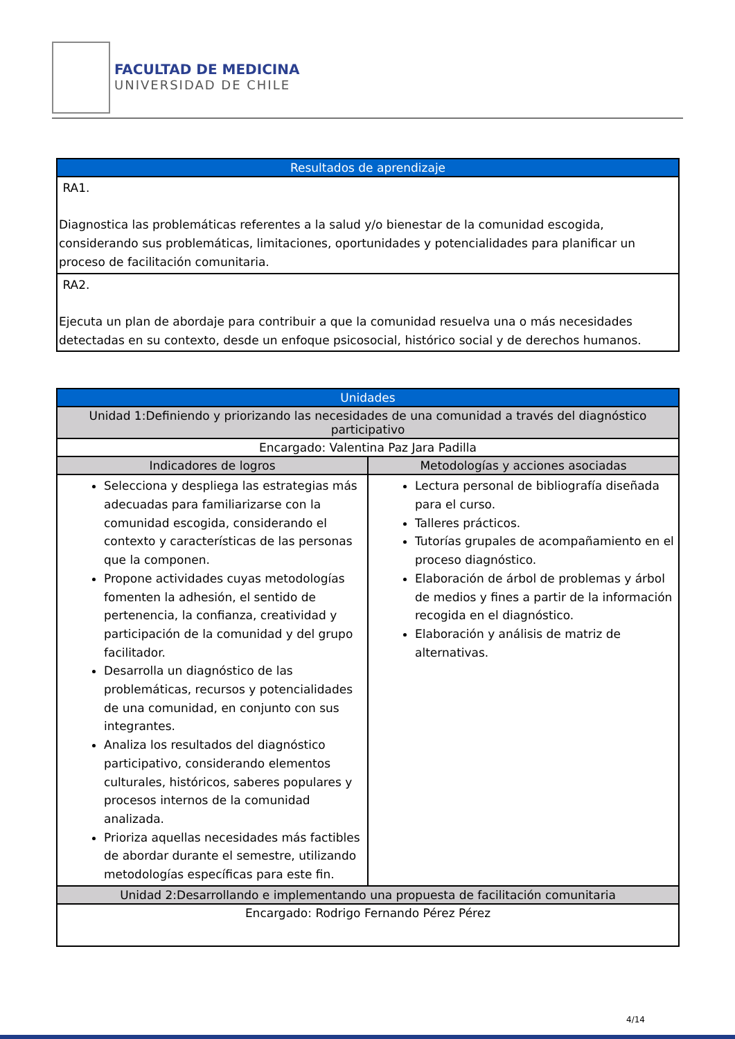FACULTAD DE MEDICINA
UNIVERSIDAD DE CHILE
| Resultados de aprendizaje |
| --- |
| RA1. Diagnostica las problemáticas referentes a la salud y/o bienestar de la comunidad escogida, considerando sus problemáticas, limitaciones, oportunidades y potencialidades para planificar un proceso de facilitación comunitaria. |
| RA2. Ejecuta un plan de abordaje para contribuir a que la comunidad resuelva una o más necesidades detectadas en su contexto, desde un enfoque psicosocial, histórico social y de derechos humanos. |
| Unidades | |
| --- | --- |
| Unidad 1:Definiendo y priorizando las necesidades de una comunidad a través del diagnóstico participativo | |
| Encargado: Valentina Paz Jara Padilla | |
| Indicadores de logros | Metodologías y acciones asociadas |
| Selecciona y despliega las estrategias más adecuadas para familiarizarse con la comunidad escogida, considerando el contexto y características de las personas que la componen. Propone actividades cuyas metodologías fomenten la adhesión, el sentido de pertenencia, la confianza, creatividad y participación de la comunidad y del grupo facilitador. Desarrolla un diagnóstico de las problemáticas, recursos y potencialidades de una comunidad, en conjunto con sus integrantes. Analiza los resultados del diagnóstico participativo, considerando elementos culturales, históricos, saberes populares y procesos internos de la comunidad analizada. Prioriza aquellas necesidades más factibles de abordar durante el semestre, utilizando metodologías específicas para este fin. | Lectura personal de bibliografía diseñada para el curso. Talleres prácticos. Tutorías grupales de acompañamiento en el proceso diagnóstico. Elaboración de árbol de problemas y árbol de medios y fines a partir de la información recogida en el diagnóstico. Elaboración y análisis de matriz de alternativas. |
| Unidad 2:Desarrollando e implementando una propuesta de facilitación comunitaria | |
| Encargado: Rodrigo Fernando Pérez Pérez | |
4/14